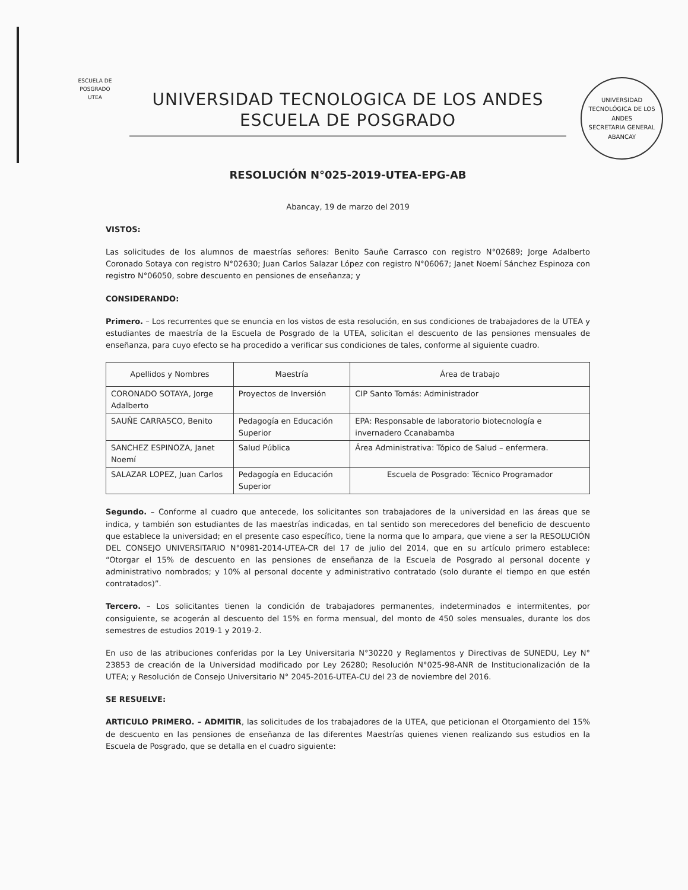ESCUELA DE POSGRADO UTEA
UNIVERSIDAD TECNOLÓGICA DE LOS ANDES
SECRETARIA GENERAL
ABANCAY
UNIVERSIDAD TECNOLOGICA DE LOS ANDES
ESCUELA DE POSGRADO
RESOLUCIÓN N°025-2019-UTEA-EPG-AB
Abancay, 19 de marzo del 2019
VISTOS:
Las solicitudes de los alumnos de maestrías señores: Benito Sauñe Carrasco con registro N°02689; Jorge Adalberto Coronado Sotaya con registro N°02630; Juan Carlos Salazar López con registro N°06067; Janet Noemí Sánchez Espinoza con registro N°06050, sobre descuento en pensiones de enseñanza; y
CONSIDERANDO:
Primero. – Los recurrentes que se enuncia en los vistos de esta resolución, en sus condiciones de trabajadores de la UTEA y estudiantes de maestría de la Escuela de Posgrado de la UTEA, solicitan el descuento de las pensiones mensuales de enseñanza, para cuyo efecto se ha procedido a verificar sus condiciones de tales, conforme al siguiente cuadro.
| Apellidos y Nombres | Maestría | Área de trabajo |
| --- | --- | --- |
| CORONADO SOTAYA, Jorge Adalberto | Proyectos de Inversión | CIP Santo Tomás: Administrador |
| SAUÑE CARRASCO, Benito | Pedagogía en Educación Superior | EPA: Responsable de laboratorio biotecnología e invernadero Ccanabamba |
| SANCHEZ ESPINOZA, Janet Noemí | Salud Pública | Área Administrativa: Tópico de Salud – enfermera. |
| SALAZAR LOPEZ, Juan Carlos | Pedagogía en Educación Superior | Escuela de Posgrado: Técnico Programador |
Segundo. – Conforme al cuadro que antecede, los solicitantes son trabajadores de la universidad en las áreas que se indica, y también son estudiantes de las maestrías indicadas, en tal sentido son merecedores del beneficio de descuento que establece la universidad; en el presente caso específico, tiene la norma que lo ampara, que viene a ser la RESOLUCIÓN DEL CONSEJO UNIVERSITARIO N°0981-2014-UTEA-CR del 17 de julio del 2014, que en su artículo primero establece: “Otorgar el 15% de descuento en las pensiones de enseñanza de la Escuela de Posgrado al personal docente y administrativo nombrados; y 10% al personal docente y administrativo contratado (solo durante el tiempo en que estén contratados)”.
Tercero. – Los solicitantes tienen la condición de trabajadores permanentes, indeterminados e intermitentes, por consiguiente, se acogerán al descuento del 15% en forma mensual, del monto de 450 soles mensuales, durante los dos semestres de estudios 2019-1 y 2019-2.
En uso de las atribuciones conferidas por la Ley Universitaria N°30220 y Reglamentos y Directivas de SUNEDU, Ley N° 23853 de creación de la Universidad modificado por Ley 26280; Resolución N°025-98-ANR de Institucionalización de la UTEA; y Resolución de Consejo Universitario N° 2045-2016-UTEA-CU del 23 de noviembre del 2016.
SE RESUELVE:
ARTICULO PRIMERO. – ADMITIR, las solicitudes de los trabajadores de la UTEA, que peticionan el Otorgamiento del 15% de descuento en las pensiones de enseñanza de las diferentes Maestrías quienes vienen realizando sus estudios en la Escuela de Posgrado, que se detalla en el cuadro siguiente: